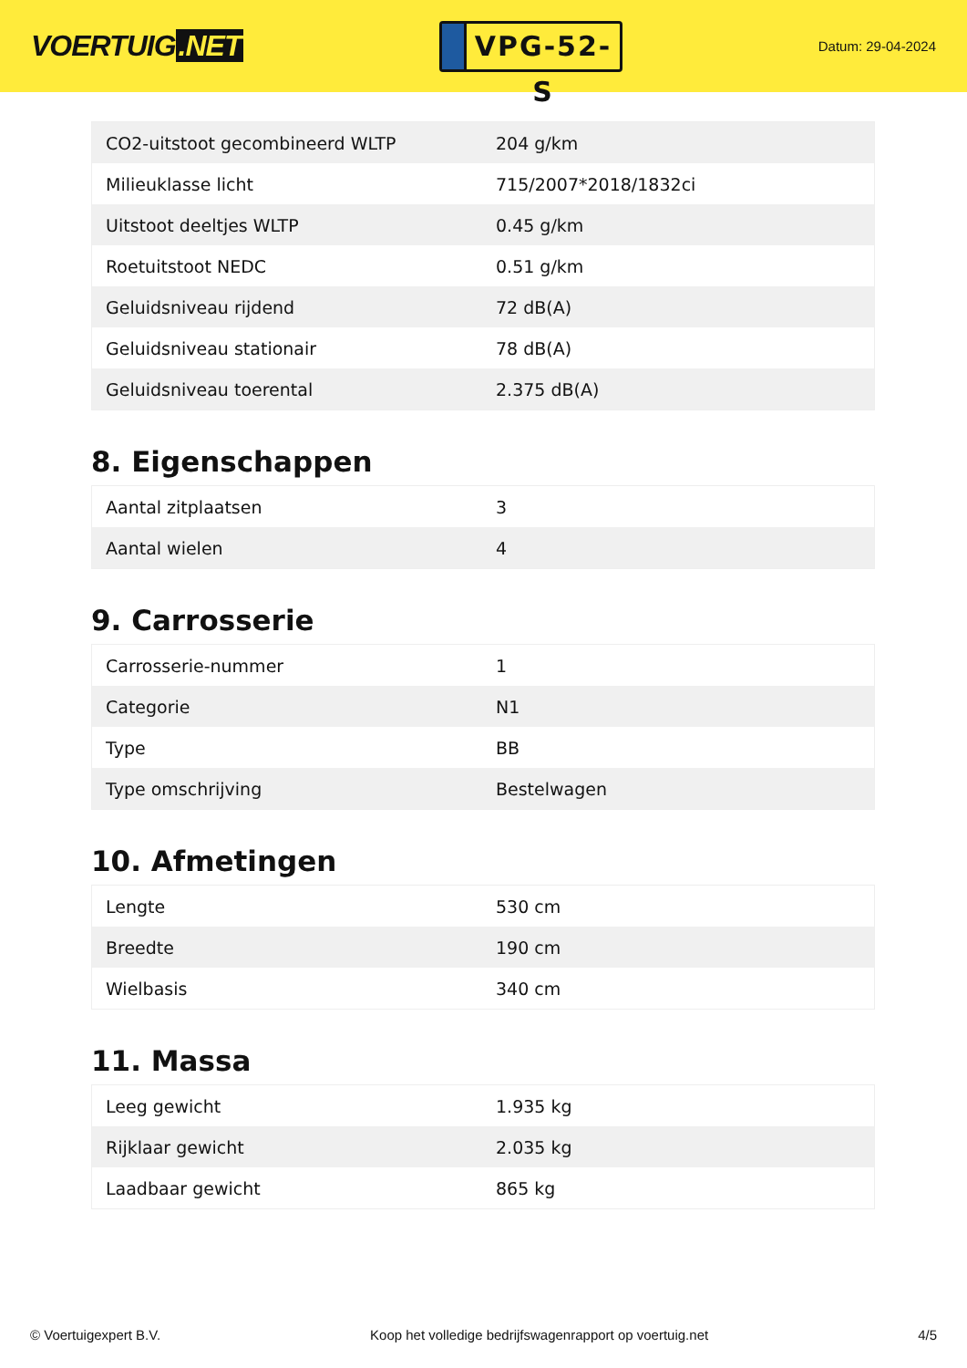VOERTUIG.NET
VPG-52-S
Datum: 29-04-2024
| CO2-uitstoot gecombineerd WLTP | 204 g/km |
| Milieuklasse licht | 715/2007*2018/1832ci |
| Uitstoot deeltjes WLTP | 0.45 g/km |
| Roetuitstoot NEDC | 0.51 g/km |
| Geluidsniveau rijdend | 72 dB(A) |
| Geluidsniveau stationair | 78 dB(A) |
| Geluidsniveau toerental | 2.375 dB(A) |
8. Eigenschappen
| Aantal zitplaatsen | 3 |
| Aantal wielen | 4 |
9. Carrosserie
| Carrosserie-nummer | 1 |
| Categorie | N1 |
| Type | BB |
| Type omschrijving | Bestelwagen |
10. Afmetingen
| Lengte | 530 cm |
| Breedte | 190 cm |
| Wielbasis | 340 cm |
11. Massa
| Leeg gewicht | 1.935 kg |
| Rijklaar gewicht | 2.035 kg |
| Laadbaar gewicht | 865 kg |
© Voertuigexpert B.V. Koop het volledige bedrijfswagenrapport op voertuig.net 4/5